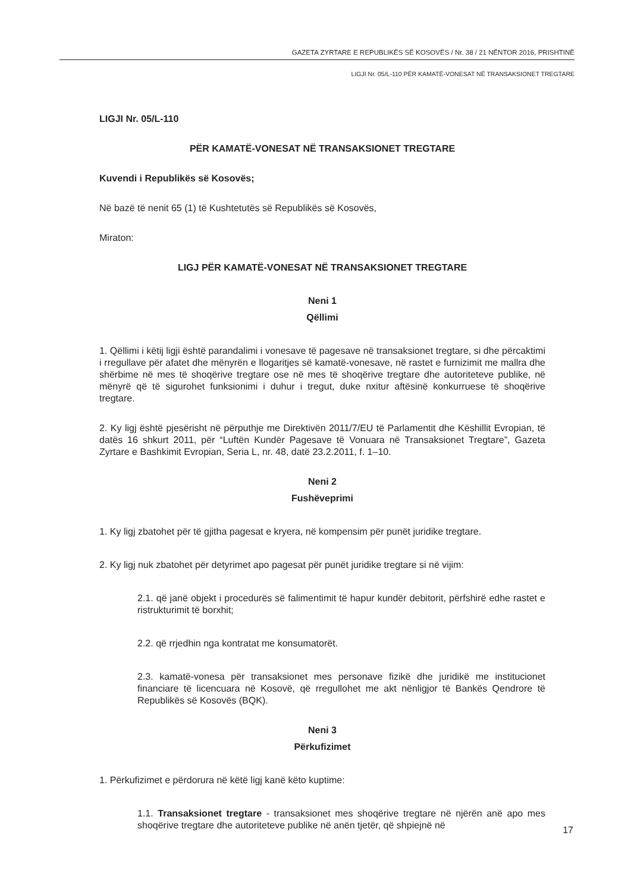GAZETA ZYRTARE E REPUBLIKËS SË KOSOVËS / Nr. 38 / 21 NËNTOR 2016, PRISHTINË
LIGJI Nr. 05/L-110 PËR KAMATË-VONESAT NË TRANSAKSIONET TREGTARE
LIGJI Nr. 05/L-110
PËR KAMATË-VONESAT NË TRANSAKSIONET TREGTARE
Kuvendi i Republikës së Kosovës;
Në bazë të nenit 65 (1) të Kushtetutës së Republikës së Kosovës,
Miraton:
LIGJ PËR KAMATË-VONESAT NË TRANSAKSIONET TREGTARE
Neni 1
Qëllimi
1. Qëllimi i këtij ligji është parandalimi i vonesave të pagesave në transaksionet tregtare, si dhe përcaktimi i rregullave për afatet dhe mënyrën e llogaritjes së kamatë-vonesave, në rastet e furnizimit me mallra dhe shërbime në mes të shoqërive tregtare ose në mes të shoqërive tregtare dhe autoriteteve publike, në mënyrë që të sigurohet funksionimi i duhur i tregut, duke nxitur aftësinë konkurruese të shoqërive tregtare.
2. Ky ligj është pjesërisht në përputhje me Direktivën 2011/7/EU të Parlamentit dhe Këshillit Evropian, të datës 16 shkurt 2011, për “Luftën Kundër Pagesave të Vonuara në Transaksionet Tregtare”, Gazeta Zyrtare e Bashkimit Evropian, Seria L, nr. 48, datë 23.2.2011, f. 1–10.
Neni 2
Fushëveprimi
1. Ky ligj zbatohet për të gjitha pagesat e kryera, në kompensim për punët juridike tregtare.
2. Ky ligj nuk zbatohet për detyrimet apo pagesat për punët juridike tregtare si në vijim:
2.1. që janë objekt i procedurës së falimentimit të hapur kundër debitorit, përfshirë edhe rastet e ristrukturimit të borxhit;
2.2. që rrjedhin nga kontratat me konsumatorët.
2.3. kamatë-vonesa për transaksionet mes personave fizikë dhe juridikë me institucionet financiare të licencuara në Kosovë, që rregullohet me akt nënligjor të Bankës Qendrore të Republikës së Kosovës (BQK).
Neni 3
Përkufizimet
1. Përkufizimet e përdorura në këtë ligj kanë këto kuptime:
1.1. Transaksionet tregtare - transaksionet mes shoqërive tregtare në njërën anë apo mes shoqërive tregtare dhe autoriteteve publike në anën tjetër, që shpiejnë në
17